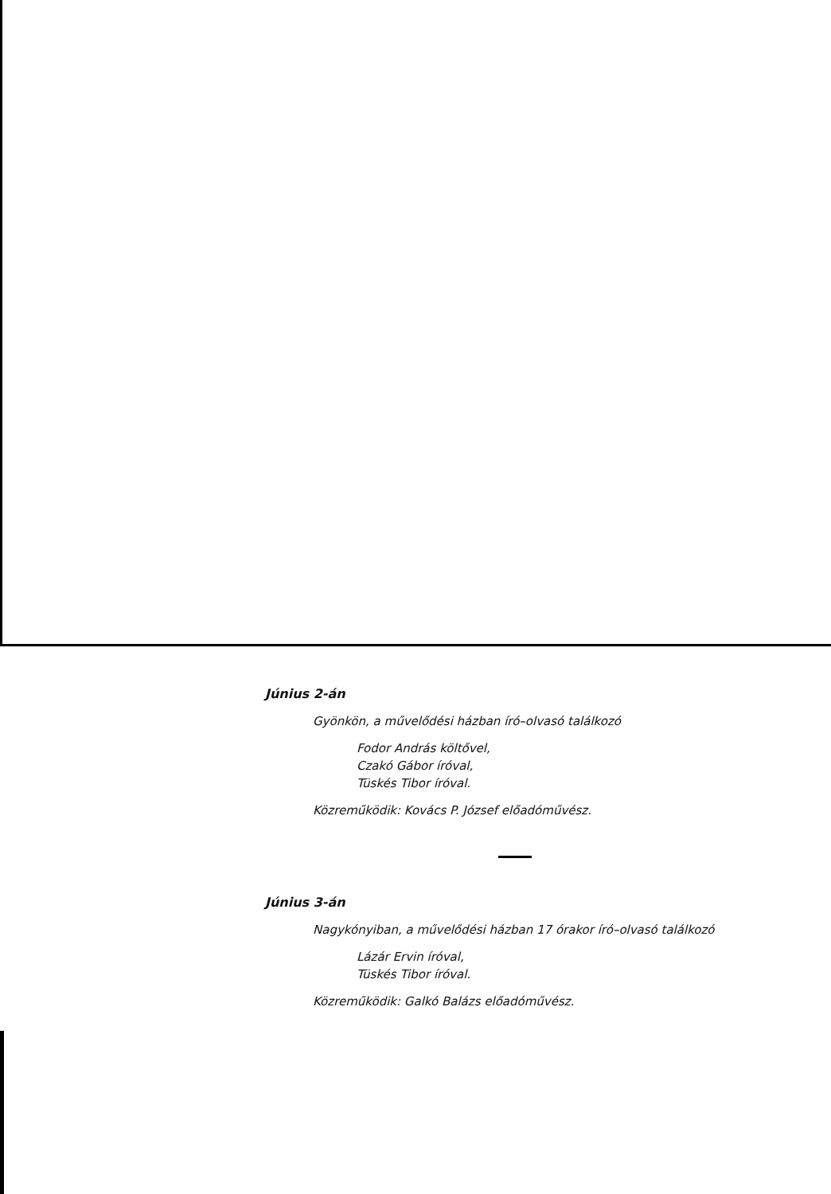Június 2-án
Gyönkön, a művelődési házban író–olvasó találkozó
Fodor András költővel,
Czakó Gábor íróval,
Tüskés Tibor íróval.
Közreműködik: Kovács P. József előadóművész.
Június 3-án
Nagykónyiban, a művelődési házban 17 órakor író–olvasó találkozó
Lázár Ervin íróval,
Tüskés Tibor íróval.
Közreműködik: Galkó Balázs előadóművész.